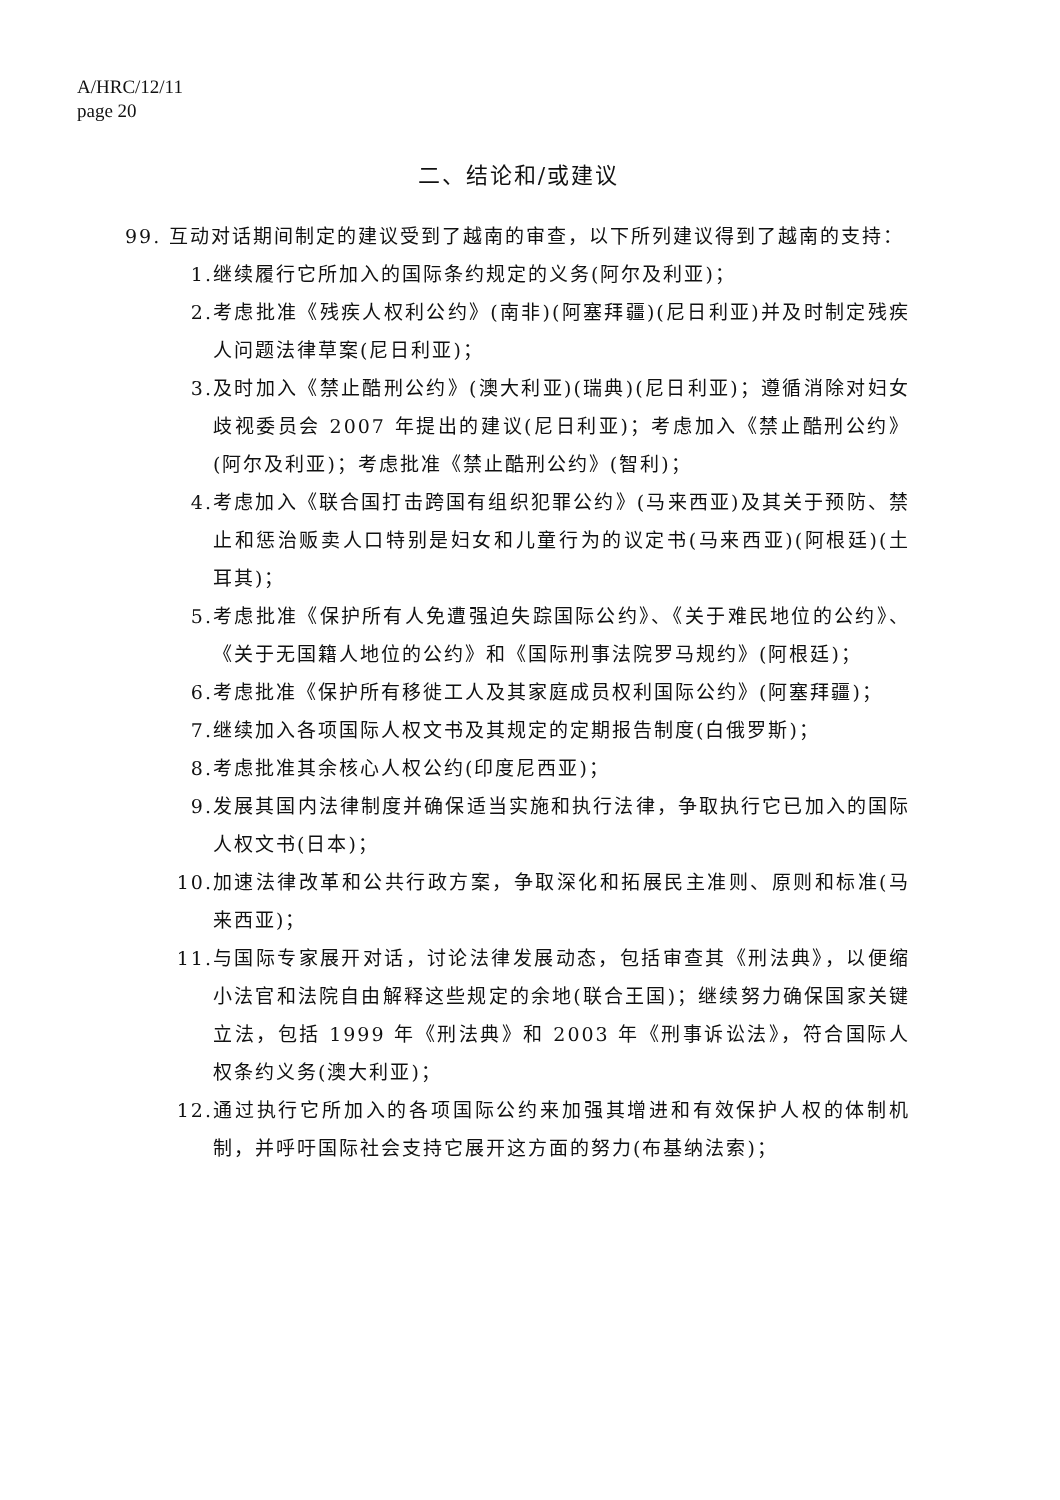A/HRC/12/11
page 20
二、结论和/或建议
99. 互动对话期间制定的建议受到了越南的审查，以下所列建议得到了越南的支持：
1. 继续履行它所加入的国际条约规定的义务(阿尔及利亚)；
2. 考虑批准《残疾人权利公约》(南非)(阿塞拜疆)(尼日利亚)并及时制定残疾人问题法律草案(尼日利亚)；
3. 及时加入《禁止酷刑公约》(澳大利亚)(瑞典)(尼日利亚)；遵循消除对妇女歧视委员会 2007 年提出的建议(尼日利亚)；考虑加入《禁止酷刑公约》(阿尔及利亚)；考虑批准《禁止酷刑公约》(智利)；
4. 考虑加入《联合国打击跨国有组织犯罪公约》(马来西亚)及其关于预防、禁止和惩治贩卖人口特别是妇女和儿童行为的议定书(马来西亚)(阿根廷)(土耳其)；
5. 考虑批准《保护所有人免遭强迫失踪国际公约》、《关于难民地位的公约》、《关于无国籍人地位的公约》和《国际刑事法院罗马规约》(阿根廷)；
6. 考虑批准《保护所有移徙工人及其家庭成员权利国际公约》(阿塞拜疆)；
7. 继续加入各项国际人权文书及其规定的定期报告制度(白俄罗斯)；
8. 考虑批准其余核心人权公约(印度尼西亚)；
9. 发展其国内法律制度并确保适当实施和执行法律，争取执行它已加入的国际人权文书(日本)；
10. 加速法律改革和公共行政方案，争取深化和拓展民主准则、原则和标准(马来西亚)；
11. 与国际专家展开对话，讨论法律发展动态，包括审查其《刑法典》，以便缩小法官和法院自由解释这些规定的余地(联合王国)；继续努力确保国家关键立法，包括 1999 年《刑法典》和 2003 年《刑事诉讼法》，符合国际人权条约义务(澳大利亚)；
12. 通过执行它所加入的各项国际公约来加强其增进和有效保护人权的体制机制，并呼吁国际社会支持它展开这方面的努力(布基纳法索)；